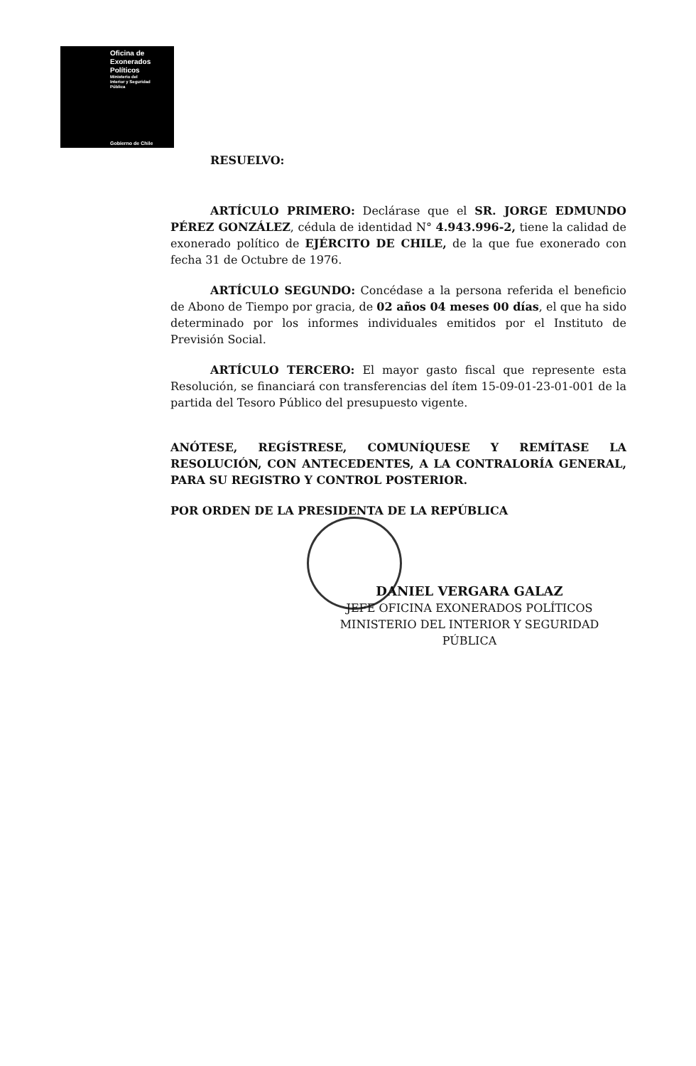Oficina de
Exonerados
Políticos
Ministerio del
Interior y Seguridad
Pública
Gobierno de Chile
RESUELVO:
ARTÍCULO PRIMERO: Declárase que el SR. JORGE EDMUNDO PÉREZ GONZÁLEZ, cédula de identidad N° 4.943.996-2, tiene la calidad de exonerado político de EJÉRCITO DE CHILE, de la que fue exonerado con fecha 31 de Octubre de 1976.
ARTÍCULO SEGUNDO: Concédase a la persona referida el beneficio de Abono de Tiempo por gracia, de 02 años 04 meses 00 días, el que ha sido determinado por los informes individuales emitidos por el Instituto de Previsión Social.
ARTÍCULO TERCERO: El mayor gasto fiscal que represente esta Resolución, se financiará con transferencias del ítem 15-09-01-23-01-001 de la partida del Tesoro Público del presupuesto vigente.
ANÓTESE, REGÍSTRESE, COMUNÍQUESE Y REMÍTASE LA RESOLUCIÓN, CON ANTECEDENTES, A LA CONTRALORÍA GENERAL, PARA SU REGISTRO Y CONTROL POSTERIOR.
POR ORDEN DE LA PRESIDENTA DE LA REPÚBLICA
DANIEL VERGARA GALAZ
JEFE OFICINA EXONERADOS POLÍTICOS
MINISTERIO DEL INTERIOR Y SEGURIDAD PÚBLICA